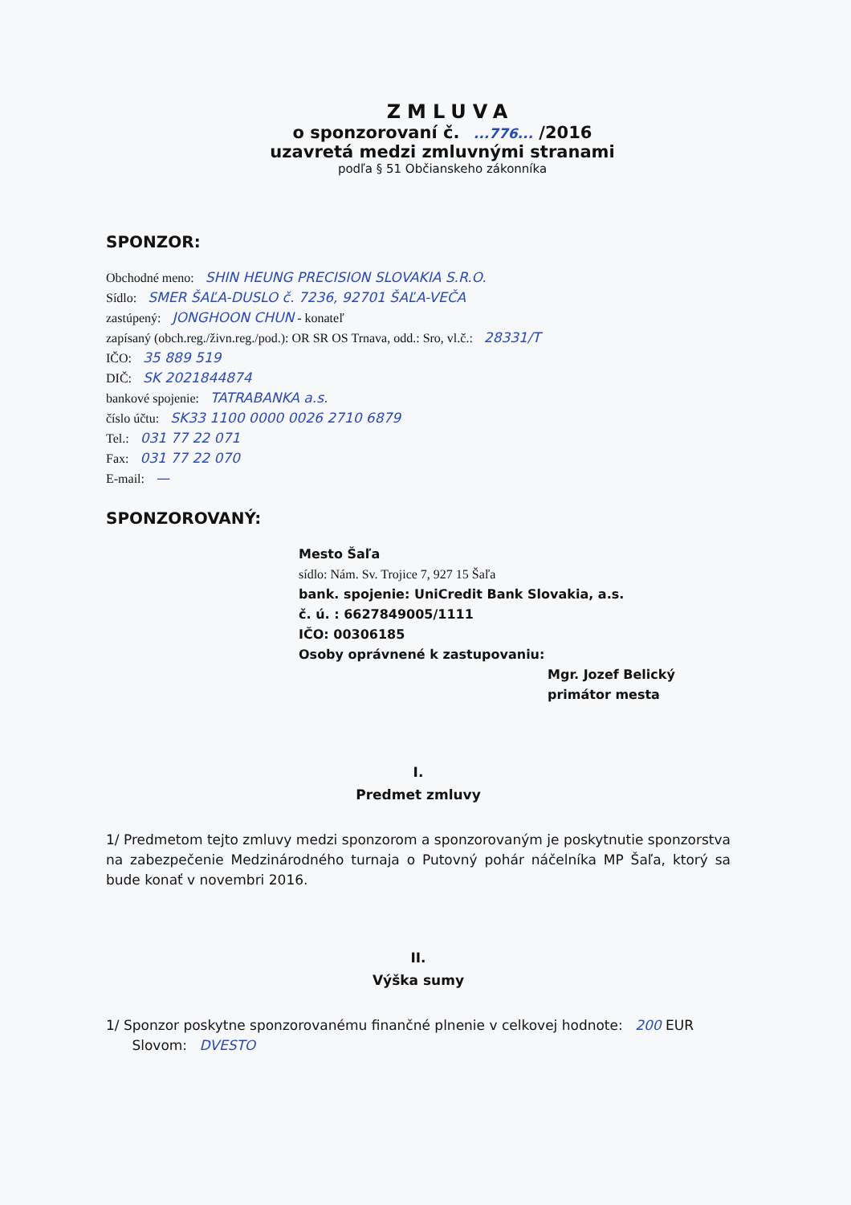ZMLUVA
o sponzorovaní č. ...776... /2016
uzavretá medzi zmluvnými stranami
podľa § 51 Občianskeho zákonníka
SPONZOR:
Obchodné meno: SHIN HEUNG PRECISION SLOVAKIA S.R.O.
Sídlo: SMER ŠAĽA-DUSLO č. 7236, 92701 ŠAĽA-VEČA
zastúpený: JONGHOON CHUN - konateľ
zapísaný (obch.reg./živn.reg./pod.): OR SR OS Trnava, odd.: Sro, vl.č.: 28331/T
IČO: 35 889 519
DIČ: SK 2021844874
bankové spojenie: TATRABANKA a.s.
číslo účtu: SK33 1100 0000 0026 2710 6879
Tel.: 031 77 22 071
Fax: 031 77 22 070
E-mail: —
SPONZOROVANÝ:
Mesto Šaľa
sídlo: Nám. Sv. Trojice 7, 927 15 Šaľa
bank. spojenie: UniCredit Bank Slovakia, a.s.
č. ú. : 6627849005/1111
IČO: 00306185
Osoby oprávnené k zastupovaniu:
Mgr. Jozef Belický
primátor mesta
I.
Predmet zmluvy
1/ Predmetom tejto zmluvy medzi sponzorom a sponzorovaným je poskytnutie sponzorstva na zabezpečenie Medzinárodného turnaja o Putovný pohár náčelníka MP Šaľa, ktorý sa bude konať v novembri 2016.
II.
Výška sumy
1/ Sponzor poskytne sponzorovanému finančné plnenie v celkovej hodnote: 200 EUR
Slovom: DVESTO